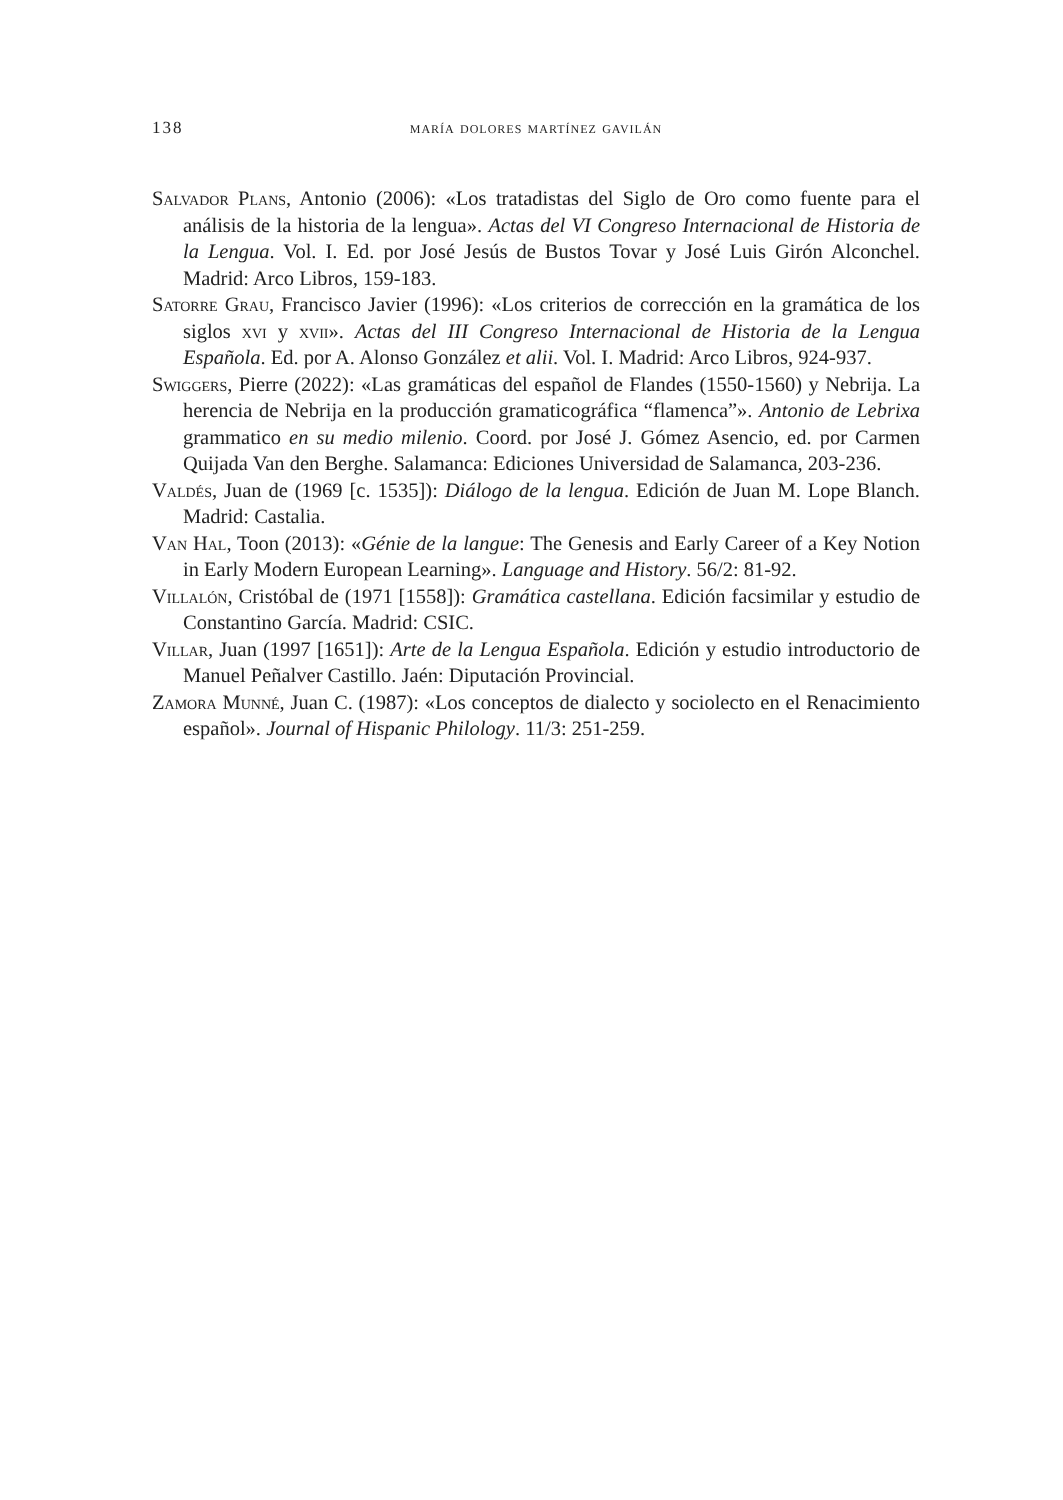138 maría dolores martínez gavilán
Salvador Plans, Antonio (2006): «Los tratadistas del Siglo de Oro como fuente para el análisis de la historia de la lengua». Actas del VI Congreso Internacional de Historia de la Lengua. Vol. I. Ed. por José Jesús de Bustos Tovar y José Luis Girón Alconchel. Madrid: Arco Libros, 159-183.
Satorre Grau, Francisco Javier (1996): «Los criterios de corrección en la gramática de los siglos xvi y xvii». Actas del III Congreso Internacional de Historia de la Lengua Española. Ed. por A. Alonso González et alii. Vol. I. Madrid: Arco Libros, 924-937.
Swiggers, Pierre (2022): «Las gramáticas del español de Flandes (1550-1560) y Nebrija. La herencia de Nebrija en la producción gramaticográfica “flamenca”». Antonio de Lebrixa grammatico en su medio milenio. Coord. por José J. Gómez Asencio, ed. por Carmen Quijada Van den Berghe. Salamanca: Ediciones Universidad de Salamanca, 203-236.
Valdés, Juan de (1969 [c. 1535]): Diálogo de la lengua. Edición de Juan M. Lope Blanch. Madrid: Castalia.
Van Hal, Toon (2013): «Génie de la langue: The Genesis and Early Career of a Key Notion in Early Modern European Learning». Language and History. 56/2: 81-92.
Villalón, Cristóbal de (1971 [1558]): Gramática castellana. Edición facsimilar y estudio de Constantino García. Madrid: CSIC.
Villar, Juan (1997 [1651]): Arte de la Lengua Española. Edición y estudio introductorio de Manuel Peñalver Castillo. Jaén: Diputación Provincial.
Zamora Munné, Juan C. (1987): «Los conceptos de dialecto y sociolecto en el Renacimiento español». Journal of Hispanic Philology. 11/3: 251-259.